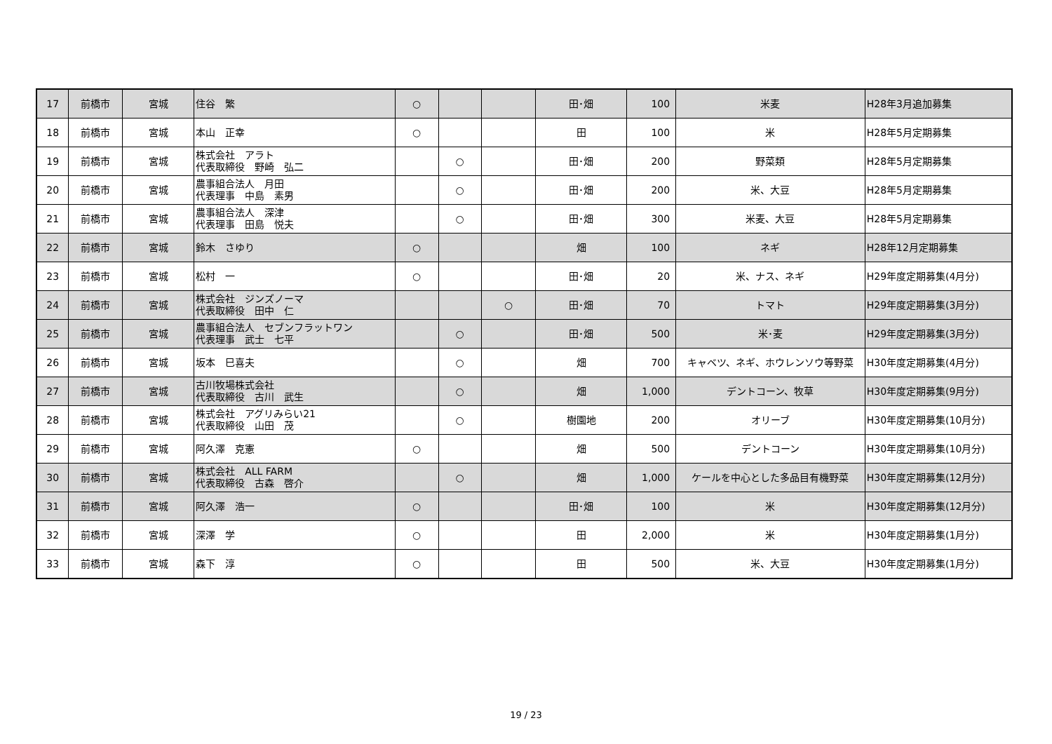| 17 | 前橋市 | 宮城 | 住谷 繁 | ○ | | | 田･畑 | 100 | 米麦 | H28年3月追加募集 |
| 18 | 前橋市 | 宮城 | 本山 正幸 | ○ | | | 田 | 100 | 米 | H28年5月定期募集 |
| 19 | 前橋市 | 宮城 | 株式会社 アラト 代表取締役 野崎 弘二 | | ○ | | 田･畑 | 200 | 野菜類 | H28年5月定期募集 |
| 20 | 前橋市 | 宮城 | 農事組合法人 月田 代表理事 中島 素男 | | ○ | | 田･畑 | 200 | 米、大豆 | H28年5月定期募集 |
| 21 | 前橋市 | 宮城 | 農事組合法人 深津 代表理事 田島 悦夫 | | ○ | | 田･畑 | 300 | 米麦、大豆 | H28年5月定期募集 |
| 22 | 前橋市 | 宮城 | 鈴木 さゆり | ○ | | | 畑 | 100 | ネギ | H28年12月定期募集 |
| 23 | 前橋市 | 宮城 | 松村 一 | ○ | | | 田･畑 | 20 | 米、ナス、ネギ | H29年度定期募集(4月分) |
| 24 | 前橋市 | 宮城 | 株式会社 ジンズノーマ 代表取締役 田中 仁 | | | ○ | 田･畑 | 70 | トマト | H29年度定期募集(3月分) |
| 25 | 前橋市 | 宮城 | 農事組合法人 セブンフラットワン 代表理事 武士 七平 | | ○ | | 田･畑 | 500 | 米･麦 | H29年度定期募集(3月分) |
| 26 | 前橋市 | 宮城 | 坂本 巳喜夫 | | ○ | | 畑 | 700 | キャベツ、ネギ、ホウレンソウ等野菜 | H30年度定期募集(4月分) |
| 27 | 前橋市 | 宮城 | 古川牧場株式会社 代表取締役 古川 武生 | | ○ | | 畑 | 1,000 | デントコーン、牧草 | H30年度定期募集(9月分) |
| 28 | 前橋市 | 宮城 | 株式会社 アグリみらい21 代表取締役 山田 茂 | | ○ | | 樹園地 | 200 | オリーブ | H30年度定期募集(10月分) |
| 29 | 前橋市 | 宮城 | 阿久澤 克憲 | ○ | | | 畑 | 500 | デントコーン | H30年度定期募集(10月分) |
| 30 | 前橋市 | 宮城 | 株式会社 ALL FARM 代表取締役 古森 啓介 | | ○ | | 畑 | 1,000 | ケールを中心とした多品目有機野菜 | H30年度定期募集(12月分) |
| 31 | 前橋市 | 宮城 | 阿久澤 浩一 | ○ | | | 田･畑 | 100 | 米 | H30年度定期募集(12月分) |
| 32 | 前橋市 | 宮城 | 深澤 学 | ○ | | | 田 | 2,000 | 米 | H30年度定期募集(1月分) |
| 33 | 前橋市 | 宮城 | 森下 淳 | ○ | | | 田 | 500 | 米、大豆 | H30年度定期募集(1月分) |
19 / 23